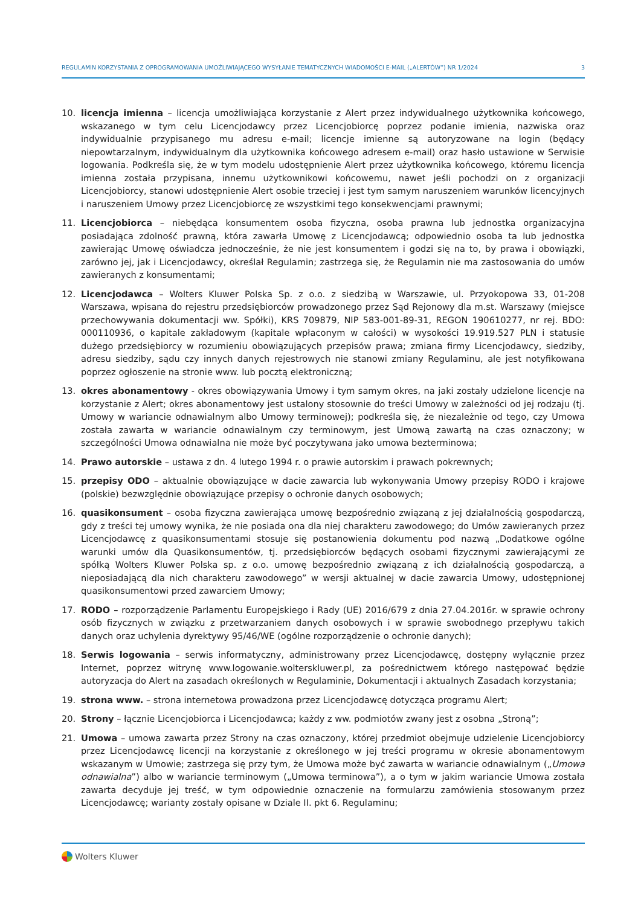REGULAMIN KORZYSTANIA Z OPROGRAMOWANIA UMOŻLIWIAJĄCEGO WYSYŁANIE TEMATYCZNYCH WIADOMOŚCI E-MAIL („ALERTÓW”) NR 1/2024 3
10. licencja imienna – licencja umożliwiająca korzystanie z Alert przez indywidualnego użytkownika końcowego, wskazanego w tym celu Licencjodawcy przez Licencjobiorcę poprzez podanie imienia, nazwiska oraz indywidualnie przypisanego mu adresu e-mail; licencje imienne są autoryzowane na login (będący niepowtarzalnym, indywidualnym dla użytkownika końcowego adresem e-mail) oraz hasło ustawione w Serwisie logowania. Podkreśla się, że w tym modelu udostępnienie Alert przez użytkownika końcowego, któremu licencja imienna została przypisana, innemu użytkownikowi końcowemu, nawet jeśli pochodzi on z organizacji Licencjobiorcy, stanowi udostępnienie Alert osobie trzeciej i jest tym samym naruszeniem warunków licencyjnych i naruszeniem Umowy przez Licencjobiorcę ze wszystkimi tego konsekwencjami prawnymi;
11. Licencjobiorca – niebędąca konsumentem osoba fizyczna, osoba prawna lub jednostka organizacyjna posiadająca zdolność prawną, która zawarła Umowę z Licencjodawcą; odpowiednio osoba ta lub jednostka zawierając Umowę oświadcza jednocześnie, że nie jest konsumentem i godzi się na to, by prawa i obowiązki, zarówno jej, jak i Licencjodawcy, określał Regulamin; zastrzega się, że Regulamin nie ma zastosowania do umów zawieranych z konsumentami;
12. Licencjodawca – Wolters Kluwer Polska Sp. z o.o. z siedzibą w Warszawie, ul. Przyokopowa 33, 01-208 Warszawa, wpisana do rejestru przedsiębiorców prowadzonego przez Sąd Rejonowy dla m.st. Warszawy (miejsce przechowywania dokumentacji ww. Spółki), KRS 709879, NIP 583-001-89-31, REGON 190610277, nr rej. BDO: 000110936, o kapitale zakładowym (kapitale wpłaconym w całości) w wysokości 19.919.527 PLN i statusie dużego przedsiębiorcy w rozumieniu obowiązujących przepisów prawa; zmiana firmy Licencjodawcy, siedziby, adresu siedziby, sądu czy innych danych rejestrowych nie stanowi zmiany Regulaminu, ale jest notyfikowana poprzez ogłoszenie na stronie www. lub pocztą elektroniczną;
13. okres abonamentowy - okres obowiązywania Umowy i tym samym okres, na jaki zostały udzielone licencje na korzystanie z Alert; okres abonamentowy jest ustalony stosownie do treści Umowy w zależności od jej rodzaju (tj. Umowy w wariancie odnawialnym albo Umowy terminowej); podkreśla się, że niezależnie od tego, czy Umowa została zawarta w wariancie odnawialnym czy terminowym, jest Umową zawartą na czas oznaczony; w szczególności Umowa odnawialna nie może być poczytywana jako umowa bezterminowa;
14. Prawo autorskie – ustawa z dn. 4 lutego 1994 r. o prawie autorskim i prawach pokrewnych;
15. przepisy ODO – aktualnie obowiązujące w dacie zawarcia lub wykonywania Umowy przepisy RODO i krajowe (polskie) bezwzględnie obowiązujące przepisy o ochronie danych osobowych;
16. quasikonsument – osoba fizyczna zawierająca umowę bezpośrednio związaną z jej działalnością gospodarczą, gdy z treści tej umowy wynika, że nie posiada ona dla niej charakteru zawodowego; do Umów zawieranych przez Licencjodawcę z quasikonsumentami stosuje się postanowienia dokumentu pod nazwą „Dodatkowe ogólne warunki umów dla Quasikonsumentów, tj. przedsiębiorców będących osobami fizycznymi zawierającymi ze spółką Wolters Kluwer Polska sp. z o.o. umowę bezpośrednio związaną z ich działalnością gospodarczą, a nieposiadającą dla nich charakteru zawodowego” w wersji aktualnej w dacie zawarcia Umowy, udostępnionej quasikonsumentowi przed zawarciem Umowy;
17. RODO – rozporządzenie Parlamentu Europejskiego i Rady (UE) 2016/679 z dnia 27.04.2016r. w sprawie ochrony osób fizycznych w związku z przetwarzaniem danych osobowych i w sprawie swobodnego przepływu takich danych oraz uchylenia dyrektywy 95/46/WE (ogólne rozporządzenie o ochronie danych);
18. Serwis logowania – serwis informatyczny, administrowany przez Licencjodawcę, dostępny wyłącznie przez Internet, poprzez witrynę www.logowanie.wolterskluwer.pl, za pośrednictwem którego następować będzie autoryzacja do Alert na zasadach określonych w Regulaminie, Dokumentacji i aktualnych Zasadach korzystania;
19. strona www. – strona internetowa prowadzona przez Licencjodawcę dotycząca programu Alert;
20. Strony – łącznie Licencjobiorca i Licencjodawca; każdy z ww. podmiotów zwany jest z osobna „Stroną”;
21. Umowa – umowa zawarta przez Strony na czas oznaczony, której przedmiot obejmuje udzielenie Licencjobiorcy przez Licencjodawcę licencji na korzystanie z określonego w jej treści programu w okresie abonamentowym wskazanym w Umowie; zastrzega się przy tym, że Umowa może być zawarta w wariancie odnawialnym („Umowa odnawialna”) albo w wariancie terminowym („Umowa terminowa”), a o tym w jakim wariancie Umowa została zawarta decyduje jej treść, w tym odpowiednie oznaczenie na formularzu zamówienia stosowanym przez Licencjodawcę; warianty zostały opisane w Dziale II. pkt 6. Regulaminu;
Wolters Kluwer